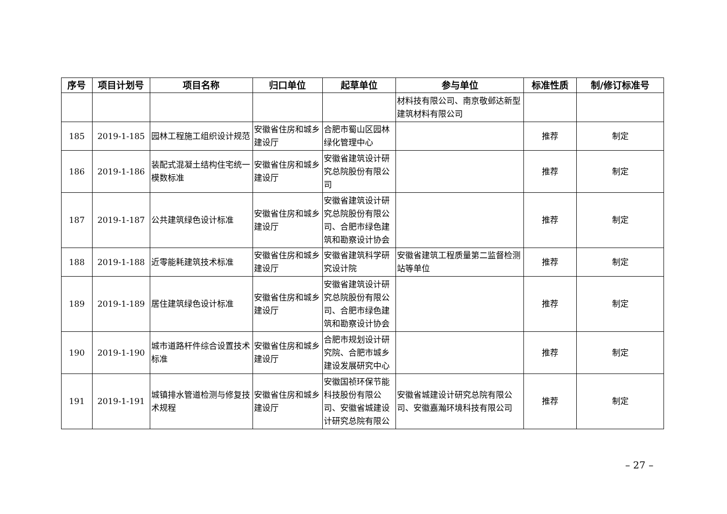| 序号 | 项目计划号 | 项目名称 | 归口单位 | 起草单位 | 参与单位 | 标准性质 | 制/修订标准号 |
| --- | --- | --- | --- | --- | --- | --- | --- |
| | | | | | 材料技有限公司、南京敬邺达新型建筑材料有限公司 | | |
| 185 | 2019-1-185 | 园林工程施工组织设计规范 | 安徽省住房和城乡建设厅 | 合肥市蜀山区园林绿化管理中心 | | 推荐 | 制定 |
| 186 | 2019-1-186 | 装配式混凝土结构住宅统一模数标准 | 安徽省住房和城乡建设厅 | 安徽省建筑设计研究总院股份有限公司 | | 推荐 | 制定 |
| 187 | 2019-1-187 | 公共建筑绿色设计标准 | 安徽省住房和城乡建设厅 | 安徽省建筑设计研究总院股份有限公司、合肥市绿色建筑和勘察设计协会 | | 推荐 | 制定 |
| 188 | 2019-1-188 | 近零能耗建筑技术标准 | 安徽省住房和城乡建设厅 | 安徽省建筑科学研究设计院 | 安徽省建筑工程质量第二监督检测站等单位 | 推荐 | 制定 |
| 189 | 2019-1-189 | 居住建筑绿色设计标准 | 安徽省住房和城乡建设厅 | 安徽省建筑设计研究总院股份有限公司、合肥市绿色建筑和勘察设计协会 | | 推荐 | 制定 |
| 190 | 2019-1-190 | 城市道路杆件综合设置技术标准 | 安徽省住房和城乡建设厅 | 合肥市规划设计研究院、合肥市城乡建设发展研究中心 | | 推荐 | 制定 |
| 191 | 2019-1-191 | 城镇排水管道检测与修复技术规程 | 安徽省住房和城乡建设厅 | 安徽国祯环保节能科技股份有限公司、安徽省城建设计研究总院有限公 | 安徽省城建设计研究总院有限公司、安徽嘉瀚环境科技有限公司 | 推荐 | 制定 |
– 27 –